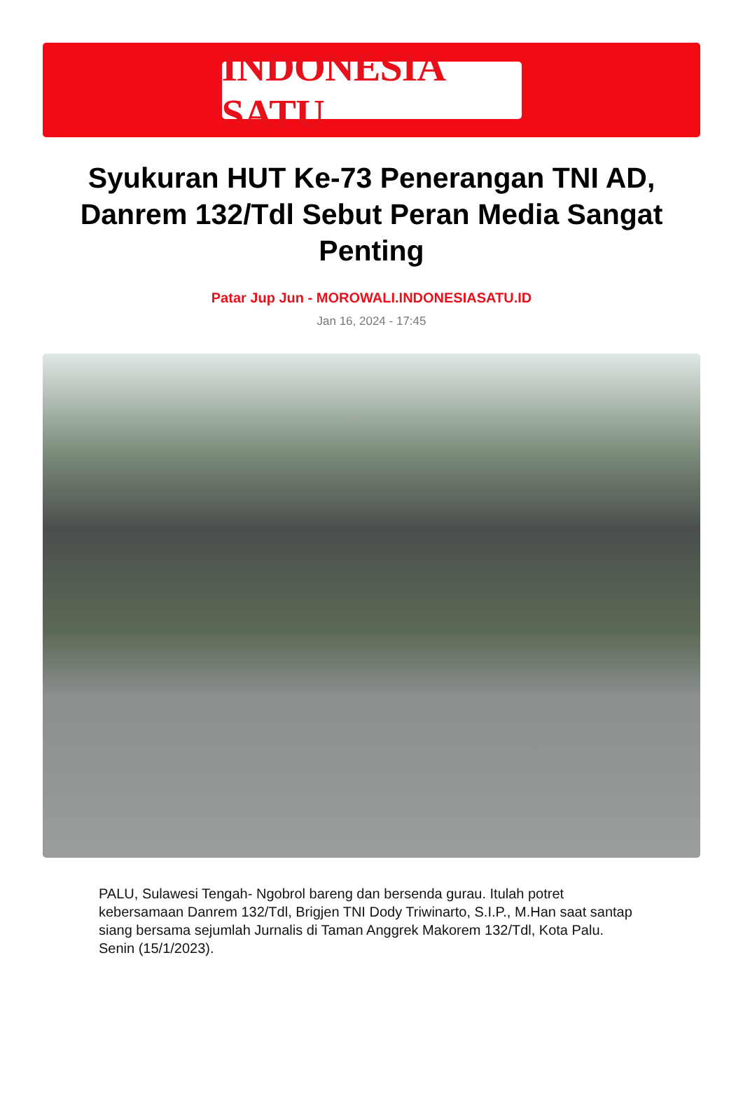INDONESIA SATU
Syukuran HUT Ke-73 Penerangan TNI AD, Danrem 132/Tdl Sebut Peran Media Sangat Penting
Patar Jup Jun - MOROWALI.INDONESIASATU.ID
Jan 16, 2024 - 17:45
PALU, Sulawesi Tengah- Ngobrol bareng dan bersenda gurau. Itulah potret kebersamaan Danrem 132/Tdl, Brigjen TNI Dody Triwinarto, S.I.P., M.Han saat santap siang bersama sejumlah Jurnalis di Taman Anggrek Makorem 132/Tdl, Kota Palu. Senin (15/1/2023).